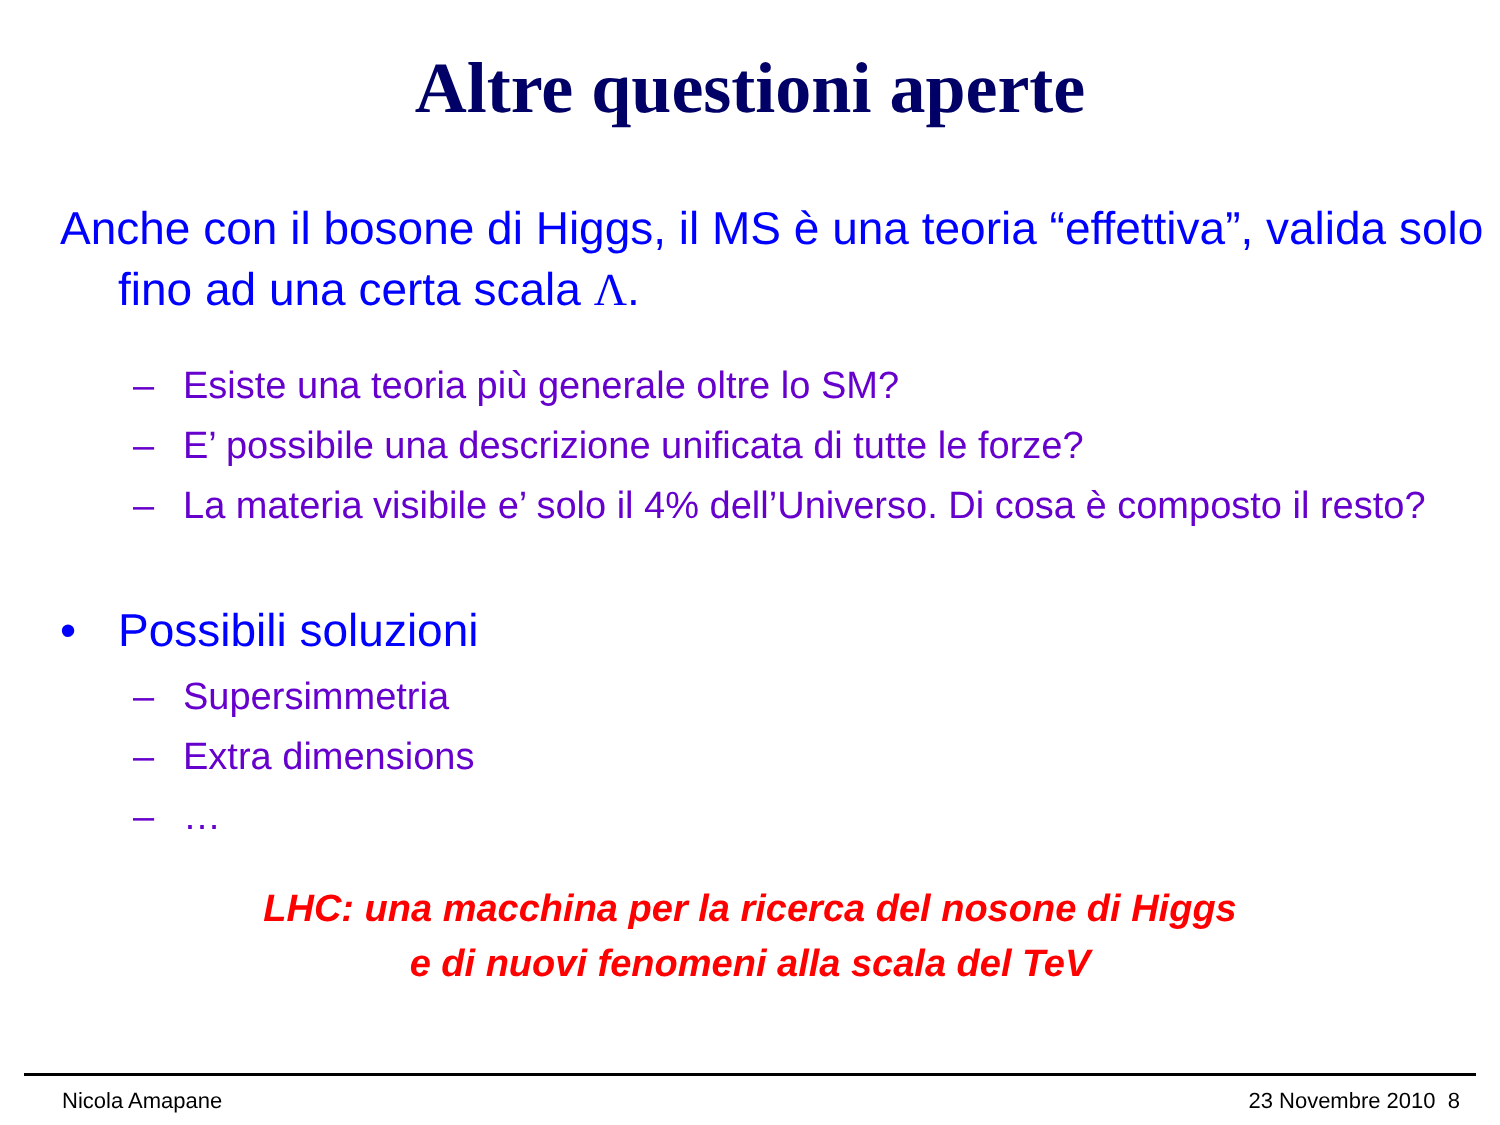Altre questioni aperte
Anche con il bosone di Higgs, il MS è una teoria “effettiva”, valida solo fino ad una certa scala Λ.
– Esiste una teoria più generale oltre lo SM?
– E’ possibile una descrizione unificata di tutte le forze?
– La materia visibile e’ solo il 4% dell’Universo. Di cosa è composto il resto?
• Possibili soluzioni
– Supersimmetria
– Extra dimensions
– …
LHC: una macchina per la ricerca del nosone di Higgs
e di nuovi fenomeni alla scala del TeV
Nicola Amapane 23 Novembre 2010 8